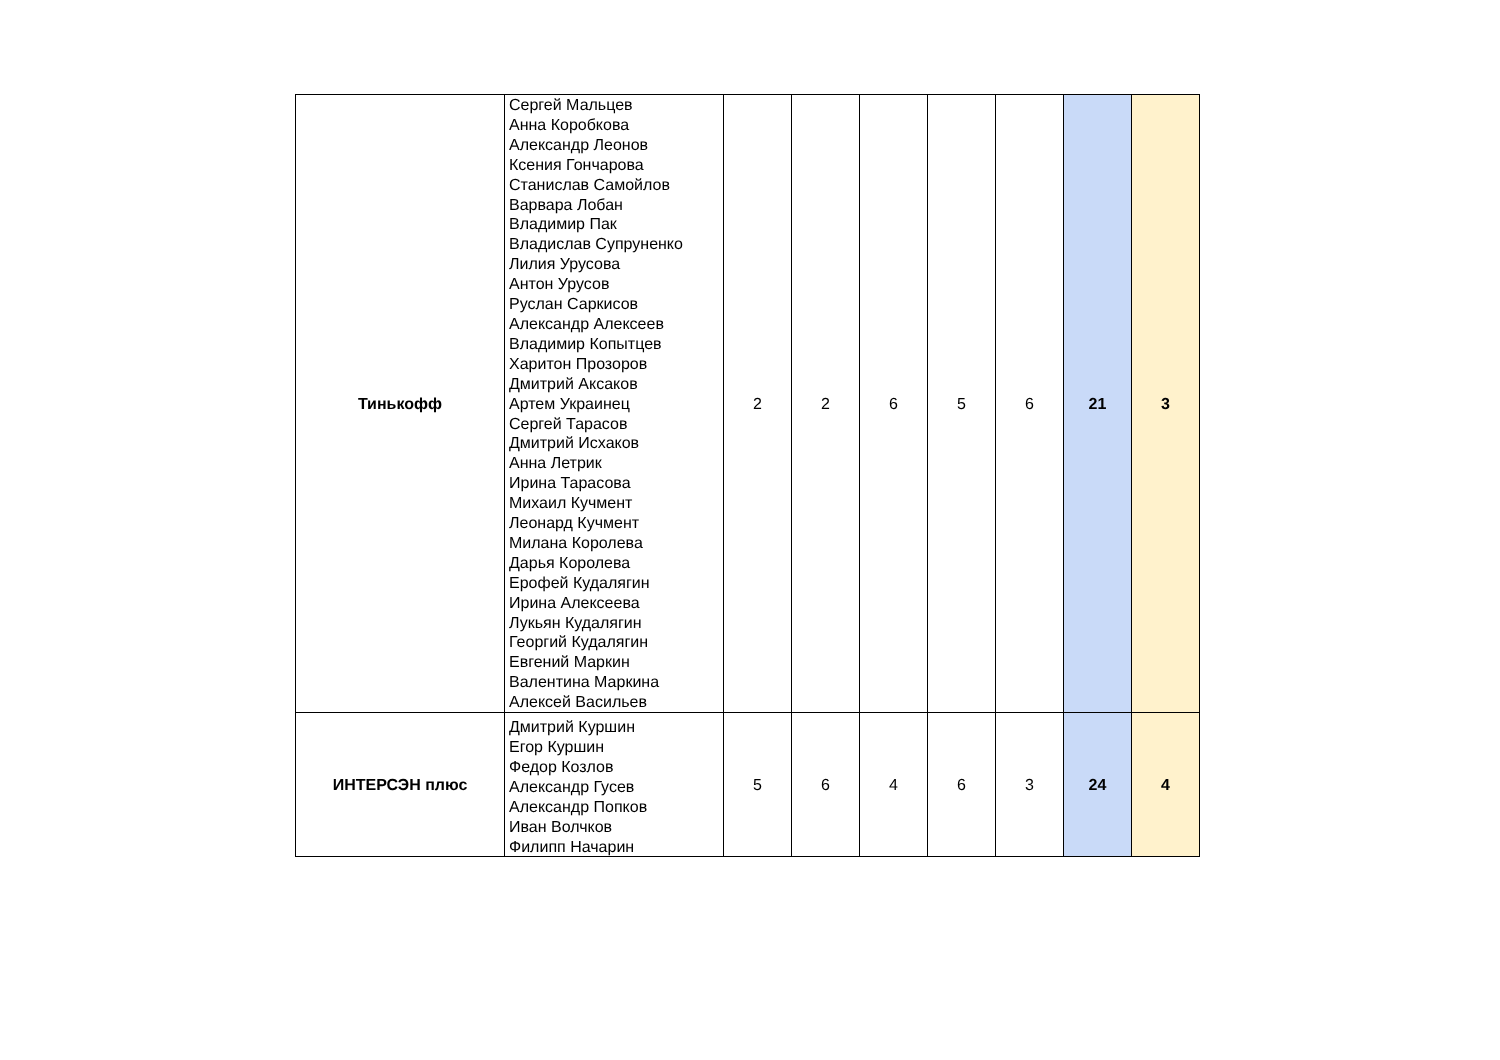| Тинькофф | Сергей Мальцев Анна Коробкова Александр Леонов Ксения Гончарова Станислав Самойлов Варвара Лобан Владимир Пак Владислав Супруненко Лилия Урусова Антон Урусов Руслан Саркисов Александр Алексеев Владимир Копытцев Харитон Прозоров Дмитрий Аксаков Артем Украинец Сергей Тарасов Дмитрий Исхаков Анна Летрик Ирина Тарасова Михаил Кучмент Леонард Кучмент Милана Королева Дарья Королева Ерофей Кудалягин Ирина Алексеева Лукьян Кудалягин Георгий Кудалягин Евгений Маркин Валентина Маркина Алексей Васильев | 2 | 2 | 6 | 5 | 6 | 21 | 3 |
| ИНТЕРСЭН плюс | Дмитрий Куршин Егор Куршин Федор Козлов Александр Гусев Александр Попков Иван Волчков Филипп Начарин | 5 | 6 | 4 | 6 | 3 | 24 | 4 |